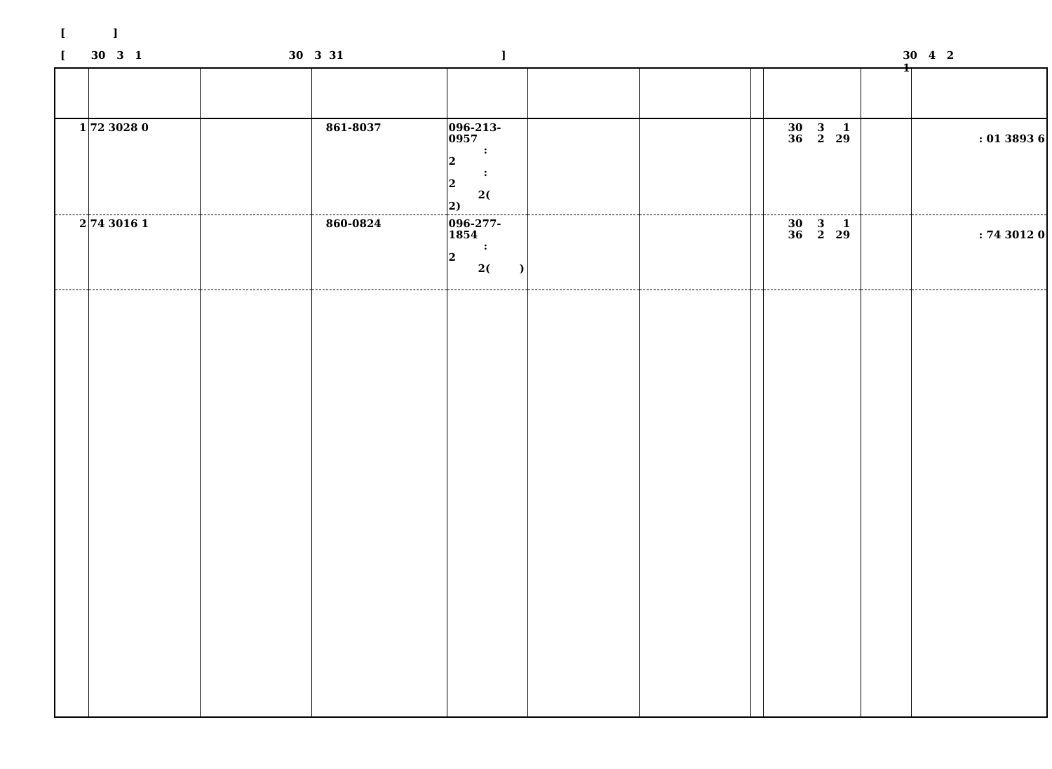[ ]
[ 30 3 1 30 3 31 ] 30 4 2 1
| 1 | 72 3028 0 | | 861-8037 | 096-213-0957 : 2 : 2 2( 2) | | | | 30 3 1 36 2 29 | | : 01 3893 6 |
| 2 | 74 3016 1 | | 860-0824 | 096-277-1854 : 2 2( ) | | | | 30 3 1 36 2 29 | | : 74 3012 0 |